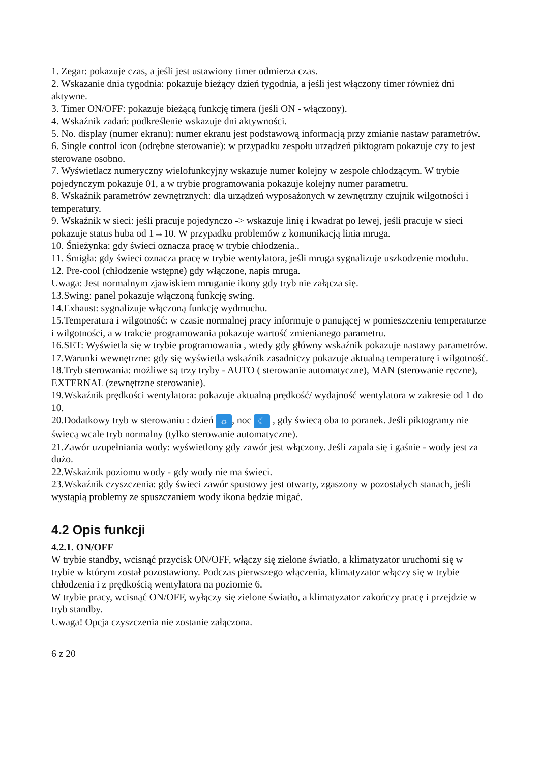1. Zegar: pokazuje czas, a jeśli jest ustawiony timer odmierza czas.
2. Wskazanie dnia tygodnia: pokazuje bieżący dzień tygodnia, a jeśli jest włączony timer również dni aktywne.
3. Timer ON/OFF: pokazuje bieżącą funkcję timera (jeśli ON - włączony).
4. Wskaźnik zadań: podkreślenie wskazuje dni aktywności.
5. No. display (numer ekranu): numer ekranu jest podstawową informacją przy zmianie nastaw parametrów.
6. Single control icon (odrębne sterowanie): w przypadku zespołu urządzeń piktogram pokazuje czy to jest sterowane osobno.
7. Wyświetlacz numeryczny wielofunkcyjny wskazuje numer kolejny w zespole chłodzącym. W trybie pojedynczym pokazuje 01, a w trybie programowania pokazuje kolejny numer parametru.
8. Wskaźnik parametrów zewnętrznych: dla urządzeń wyposażonych w zewnętrzny czujnik wilgotności i temperatury.
9. Wskaźnik w sieci: jeśli pracuje pojedynczo -> wskazuje linię i kwadrat po lewej, jeśli pracuje w sieci pokazuje status huba od 1→10. W przypadku problemów z komunikacją linia mruga.
10. Śnieżynka: gdy świeci oznacza pracę w trybie chłodzenia..
11. Śmigła: gdy świeci oznacza pracę w trybie wentylatora, jeśli mruga sygnalizuje uszkodzenie modułu.
12. Pre-cool (chłodzenie wstępne) gdy włączone, napis mruga.
Uwaga: Jest normalnym zjawiskiem mruganie ikony gdy tryb nie załącza się.
13.Swing: panel pokazuje włączoną funkcję swing.
14.Exhaust: sygnalizuje włączoną funkcję wydmuchu.
15.Temperatura i wilgotność: w czasie normalnej pracy informuje o panującej w pomieszczeniu temperaturze i wilgotności, a w trakcie programowania pokazuje wartość zmienianego parametru.
16.SET: Wyświetla się w trybie programowania , wtedy gdy główny wskaźnik pokazuje nastawy parametrów.
17.Warunki wewnętrzne: gdy się wyświetla wskaźnik zasadniczy pokazuje aktualną temperaturę i wilgotność.
18.Tryb sterowania: możliwe są trzy tryby - AUTO ( sterowanie automatyczne), MAN (sterowanie ręczne), EXTERNAL (zewnętrzne sterowanie).
19.Wskaźnik prędkości wentylatora: pokazuje aktualną prędkość/ wydajność wentylatora w zakresie od 1 do 10.
20.Dodatkowy tryb w sterowaniu : dzień ☼, noc ☾ , gdy świecą oba to poranek. Jeśli piktogramy nie świecą wcale tryb normalny (tylko sterowanie automatyczne).
21.Zawór uzupełniania wody: wyświetlony gdy zawór jest włączony. Jeśli zapala się i gaśnie - wody jest za dużo.
22.Wskaźnik poziomu wody - gdy wody nie ma świeci.
23.Wskaźnik czyszczenia: gdy świeci zawór spustowy jest otwarty, zgaszony w pozostałych stanach, jeśli wystąpią problemy ze spuszczaniem wody ikona będzie migać.
4.2 Opis funkcji
4.2.1. ON/OFF
W trybie standby, wcisnąć przycisk ON/OFF, włączy się zielone światło, a klimatyzator uruchomi się w trybie w którym został pozostawiony. Podczas pierwszego włączenia, klimatyzator włączy się w trybie chłodzenia i z prędkością wentylatora na poziomie 6.
W trybie pracy, wcisnąć ON/OFF, wyłączy się zielone światło, a klimatyzator zakończy pracę i przejdzie w tryb standby.
Uwaga! Opcja czyszczenia nie zostanie załączona.
6 z 20